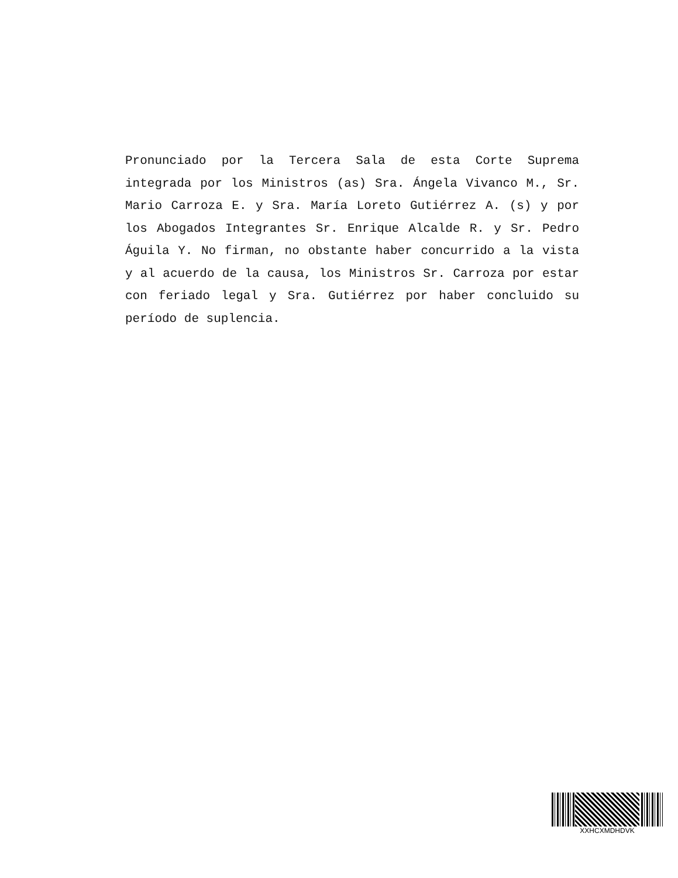Pronunciado por la Tercera Sala de esta Corte Suprema integrada por los Ministros (as) Sra. Ángela Vivanco M., Sr. Mario Carroza E. y Sra. María Loreto Gutiérrez A. (s) y por los Abogados Integrantes Sr. Enrique Alcalde R. y Sr. Pedro Águila Y. No firman, no obstante haber concurrido a la vista y al acuerdo de la causa, los Ministros Sr. Carroza por estar con feriado legal y Sra. Gutiérrez por haber concluido su período de suplencia.
XXHCXMDHDVK